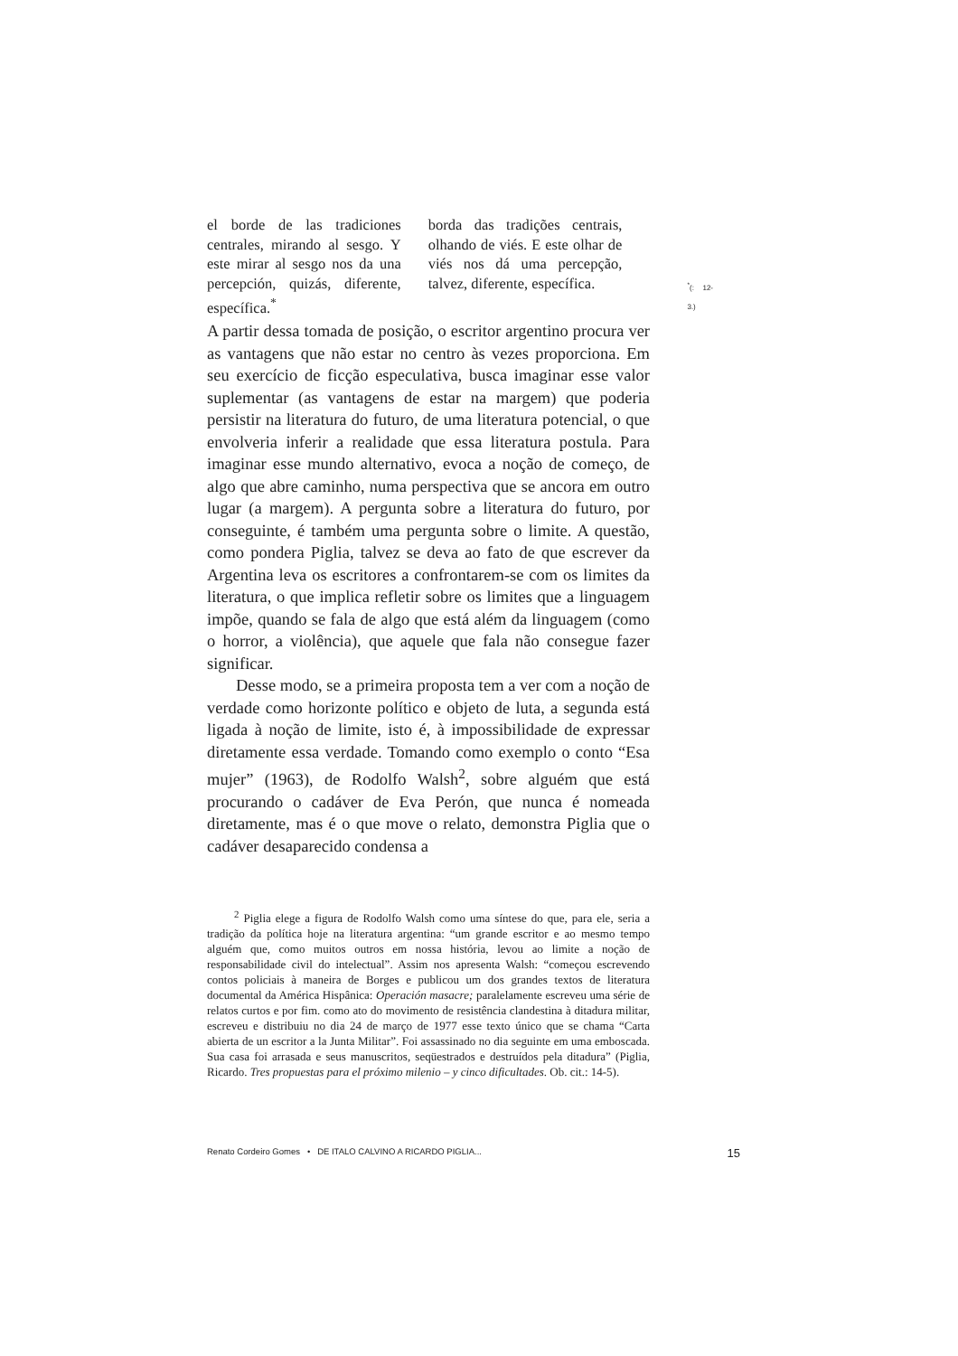el borde de las tradiciones centrales, mirando al sesgo. Y este mirar al sesgo nos da una percepción, quizás, diferente, específica.<sup>*</sup>
borda das tradições centrais, olhando de viés. E este olhar de viés nos dá uma percepção, talvez, diferente, específica.
<sup>*</sup> (: 12-3.)
A partir dessa tomada de posição, o escritor argentino procura ver as vantagens que não estar no centro às vezes proporciona. Em seu exercício de ficção especulativa, busca imaginar esse valor suplementar (as vantagens de estar na margem) que poderia persistir na literatura do futuro, de uma literatura potencial, o que envolveria inferir a realidade que essa literatura postula. Para imaginar esse mundo alternativo, evoca a noção de começo, de algo que abre caminho, numa perspectiva que se ancora em outro lugar (a margem). A pergunta sobre a literatura do futuro, por conseguinte, é também uma pergunta sobre o limite. A questão, como pondera Piglia, talvez se deva ao fato de que escrever da Argentina leva os escritores a confrontarem-se com os limites da literatura, o que implica refletir sobre os limites que a linguagem impõe, quando se fala de algo que está além da linguagem (como o horror, a violência), que aquele que fala não consegue fazer significar.
Desse modo, se a primeira proposta tem a ver com a noção de verdade como horizonte político e objeto de luta, a segunda está ligada à noção de limite, isto é, à impossibilidade de expressar diretamente essa verdade. Tomando como exemplo o conto “Esa mujer” (1963), de Rodolfo Walsh<sup>2</sup>, sobre alguém que está procurando o cadáver de Eva Perón, que nunca é nomeada diretamente, mas é o que move o relato, demonstra Piglia que o cadáver desaparecido condensa a
<sup>2</sup> Piglia elege a figura de Rodolfo Walsh como uma síntese do que, para ele, seria a tradição da política hoje na literatura argentina: “um grande escritor e ao mesmo tempo alguém que, como muitos outros em nossa história, levou ao limite a noção de responsabilidade civil do intelectual”. Assim nos apresenta Walsh: “começou escrevendo contos policiais à maneira de Borges e publicou um dos grandes textos de literatura documental da América Hispânica: Operación masacre; paralelamente escreveu uma série de relatos curtos e por fim. como ato do movimento de resistência clandestina à ditadura militar, escreveu e distribuiu no dia 24 de março de 1977 esse texto único que se chama “Carta abierta de un escritor a la Junta Militar”. Foi assassinado no dia seguinte em uma emboscada. Sua casa foi arrasada e seus manuscritos, seqüestrados e destruídos pela ditadura” (Piglia, Ricardo. Tres propuestas para el próximo milenio – y cinco dificultades. Ob. cit.: 14-5).
Renato Cordeiro Gomes • DE ITALO CALVINO A RICARDO PIGLIA... 15